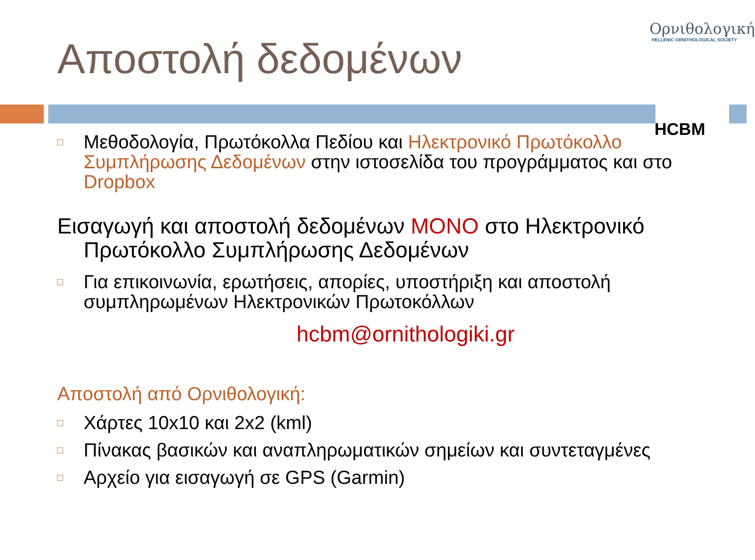Αποστολή δεδομένων
Ορνιθολογική
HELLENIC ORNITHOLOGICAL SOCIETY
HCBM
□
Μεθοδολογία, Πρωτόκολλα Πεδίου και Ηλεκτρονικό Πρωτόκολλο Συμπλήρωσης Δεδομένων στην ιστοσελίδα του προγράμματος και στο Dropbox
Εισαγωγή και αποστολή δεδομένων ΜΟΝΟ στο Ηλεκτρονικό Πρωτόκολλο Συμπλήρωσης Δεδομένων
□
Για επικοινωνία, ερωτήσεις, απορίες, υποστήριξη και αποστολή συμπληρωμένων Ηλεκτρονικών Πρωτοκόλλων
hcbm@ornithologiki.gr
Αποστολή από Ορνιθολογική:
□
Χάρτες 10x10 και 2x2 (kml)
□
Πίνακας βασικών και αναπληρωματικών σημείων και συντεταγμένες
□
Αρχείο για εισαγωγή σε GPS (Garmin)